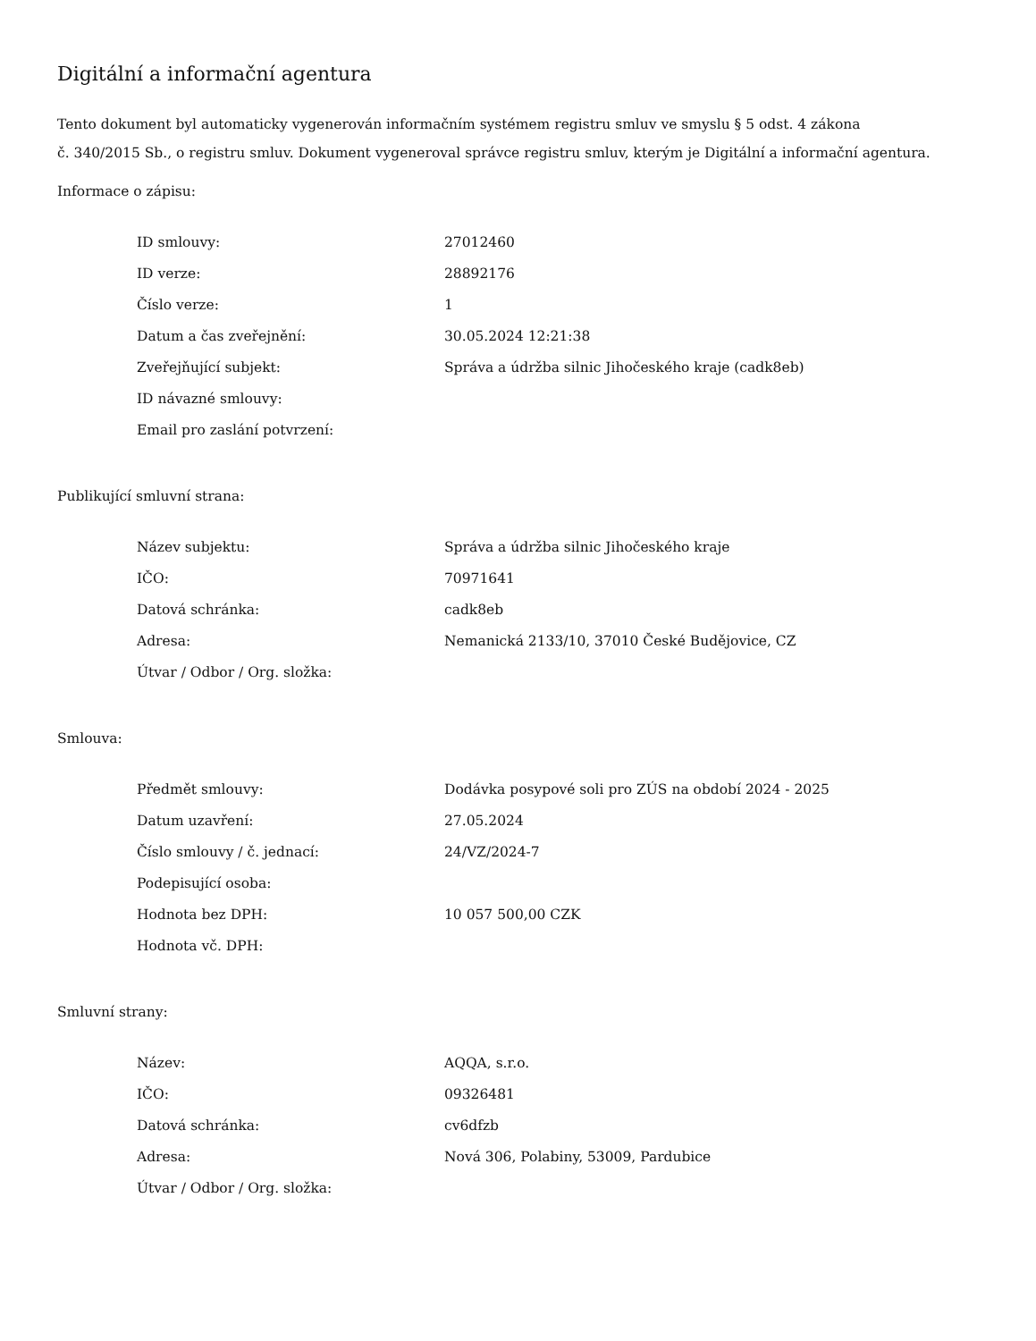Digitální a informační agentura
Tento dokument byl automaticky vygenerován informačním systémem registru smluv ve smyslu § 5 odst. 4 zákona
č. 340/2015 Sb., o registru smluv. Dokument vygeneroval správce registru smluv, kterým je Digitální a informační agentura.
Informace o zápisu:
| ID smlouvy: | 27012460 |
| ID verze: | 28892176 |
| Číslo verze: | 1 |
| Datum a čas zveřejnění: | 30.05.2024 12:21:38 |
| Zveřejňující subjekt: | Správa a údržba silnic Jihočeského kraje (cadk8eb) |
| ID návazné smlouvy: | |
| Email pro zaslání potvrzení: | |
Publikující smluvní strana:
| Název subjektu: | Správa a údržba silnic Jihočeského kraje |
| IČO: | 70971641 |
| Datová schránka: | cadk8eb |
| Adresa: | Nemanická 2133/10, 37010 České Budějovice, CZ |
| Útvar / Odbor / Org. složka: | |
Smlouva:
| Předmět smlouvy: | Dodávka posypové soli pro ZÚS na období 2024 - 2025 |
| Datum uzavření: | 27.05.2024 |
| Číslo smlouvy / č. jednací: | 24/VZ/2024-7 |
| Podepisující osoba: | |
| Hodnota bez DPH: | 10 057 500,00 CZK |
| Hodnota vč. DPH: | |
Smluvní strany:
| Název: | AQQA, s.r.o. |
| IČO: | 09326481 |
| Datová schránka: | cv6dfzb |
| Adresa: | Nová 306, Polabiny, 53009, Pardubice |
| Útvar / Odbor / Org. složka: | |